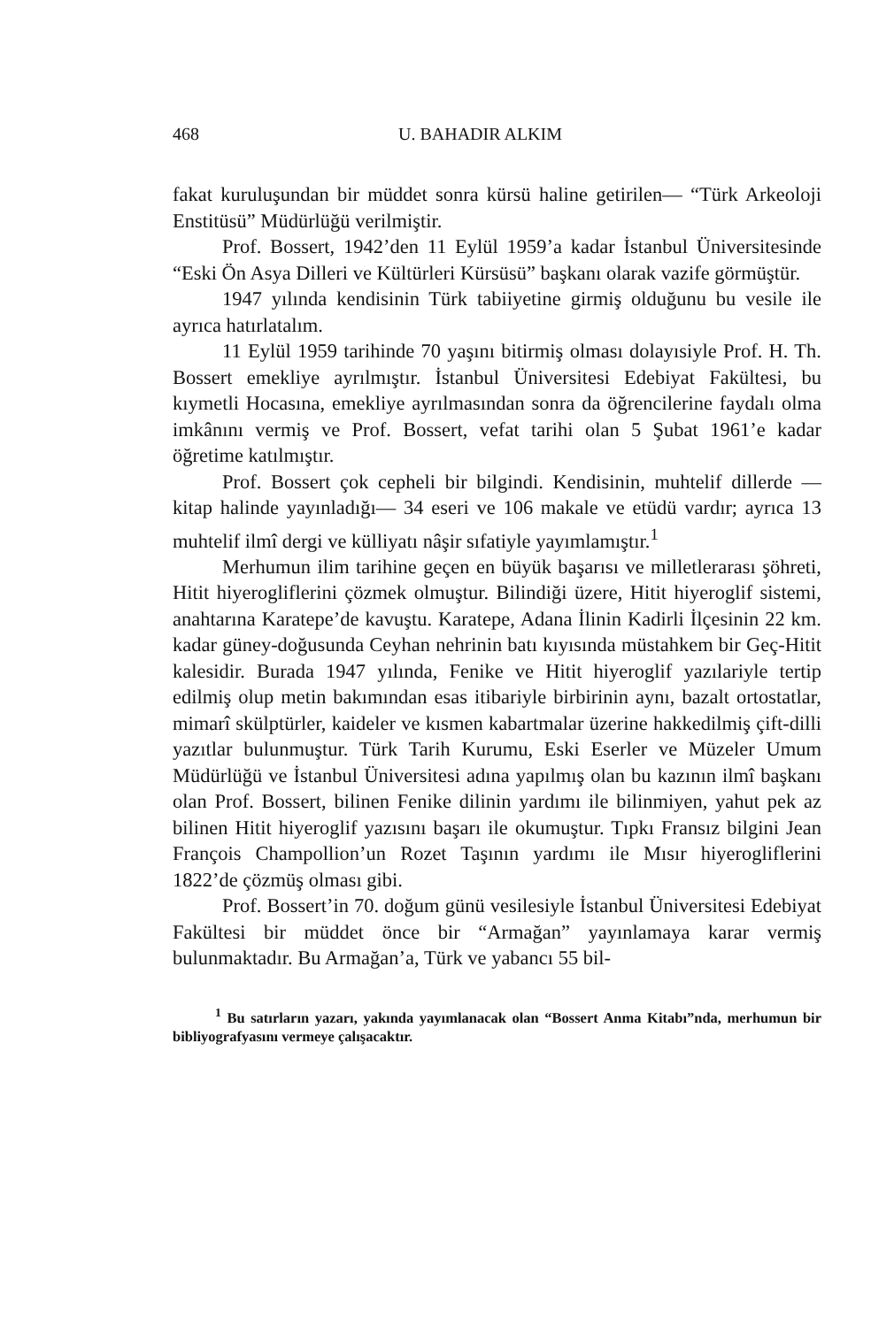468 U. BAHADIR ALKIM
fakat kuruluşundan bir müddet sonra kürsü haline getirilen— “Türk Arkeoloji Enstitüsü” Müdürlüğü verilmiştir.
Prof. Bossert, 1942’den 11 Eylül 1959’a kadar İstanbul Üniversitesinde “Eski Ön Asya Dilleri ve Kültürleri Kürsüsü” başkanı olarak vazife görmüştür.
1947 yılında kendisinin Türk tabiiyetine girmiş olduğunu bu vesile ile ayrıca hatırlatalım.
11 Eylül 1959 tarihinde 70 yaşını bitirmiş olması dolayısiyle Prof. H. Th. Bossert emekliye ayrılmıştır. İstanbul Üniversitesi Edebiyat Fakültesi, bu kıymetli Hocasına, emekliye ayrılmasından sonra da öğrencilerine faydalı olma imkânını vermiş ve Prof. Bossert, vefat tarihi olan 5 Şubat 1961’e kadar öğretime katılmıştır.
Prof. Bossert çok cepheli bir bilgindi. Kendisinin, muhtelif dillerde —kitap halinde yayınladığı— 34 eseri ve 106 makale ve etüdü vardır; ayrıca 13 muhtelif ilmî dergi ve külliyatı nâşir sıfatiyle yayımlamıştır.<sup>1</sup>
Merhumun ilim tarihine geçen en büyük başarısı ve milletlerarası şöhreti, Hitit hiyerogliflerini çözmek olmuştur. Bilindiği üzere, Hitit hiyeroglif sistemi, anahtarına Karatepe’de kavuştu. Karatepe, Adana İlinin Kadirli İlçesinin 22 km. kadar güney-doğusunda Ceyhan nehrinin batı kıyısında müstahkem bir Geç-Hitit kalesidir. Burada 1947 yılında, Fenike ve Hitit hiyeroglif yazılariyle tertip edilmiş olup metin bakımından esas itibariyle birbirinin aynı, bazalt ortostatlar, mimarî skülptürler, kaideler ve kısmen kabartmalar üzerine hakkedilmiş çift-dilli yazıtlar bulunmuştur. Türk Tarih Kurumu, Eski Eserler ve Müzeler Umum Müdürlüğü ve İstanbul Üniversitesi adına yapılmış olan bu kazının ilmî başkanı olan Prof. Bossert, bilinen Fenike dilinin yardımı ile bilinmiyen, yahut pek az bilinen Hitit hiyeroglif yazısını başarı ile okumuştur. Tıpkı Fransız bilgini Jean François Champollion’un Rozet Taşının yardımı ile Mısır hiyerogliflerini 1822’de çözmüş olması gibi.
Prof. Bossert’in 70. doğum günü vesilesiyle İstanbul Üniversitesi Edebiyat Fakültesi bir müddet önce bir “Armağan” yayınlamaya karar vermiş bulunmaktadır. Bu Armağan’a, Türk ve yabancı 55 bil-
<sup>1</sup> Bu satırların yazarı, yakında yayımlanacak olan “Bossert Anma Kitabı”nda, merhumun bir bibliyografyasını vermeye çalışacaktır.